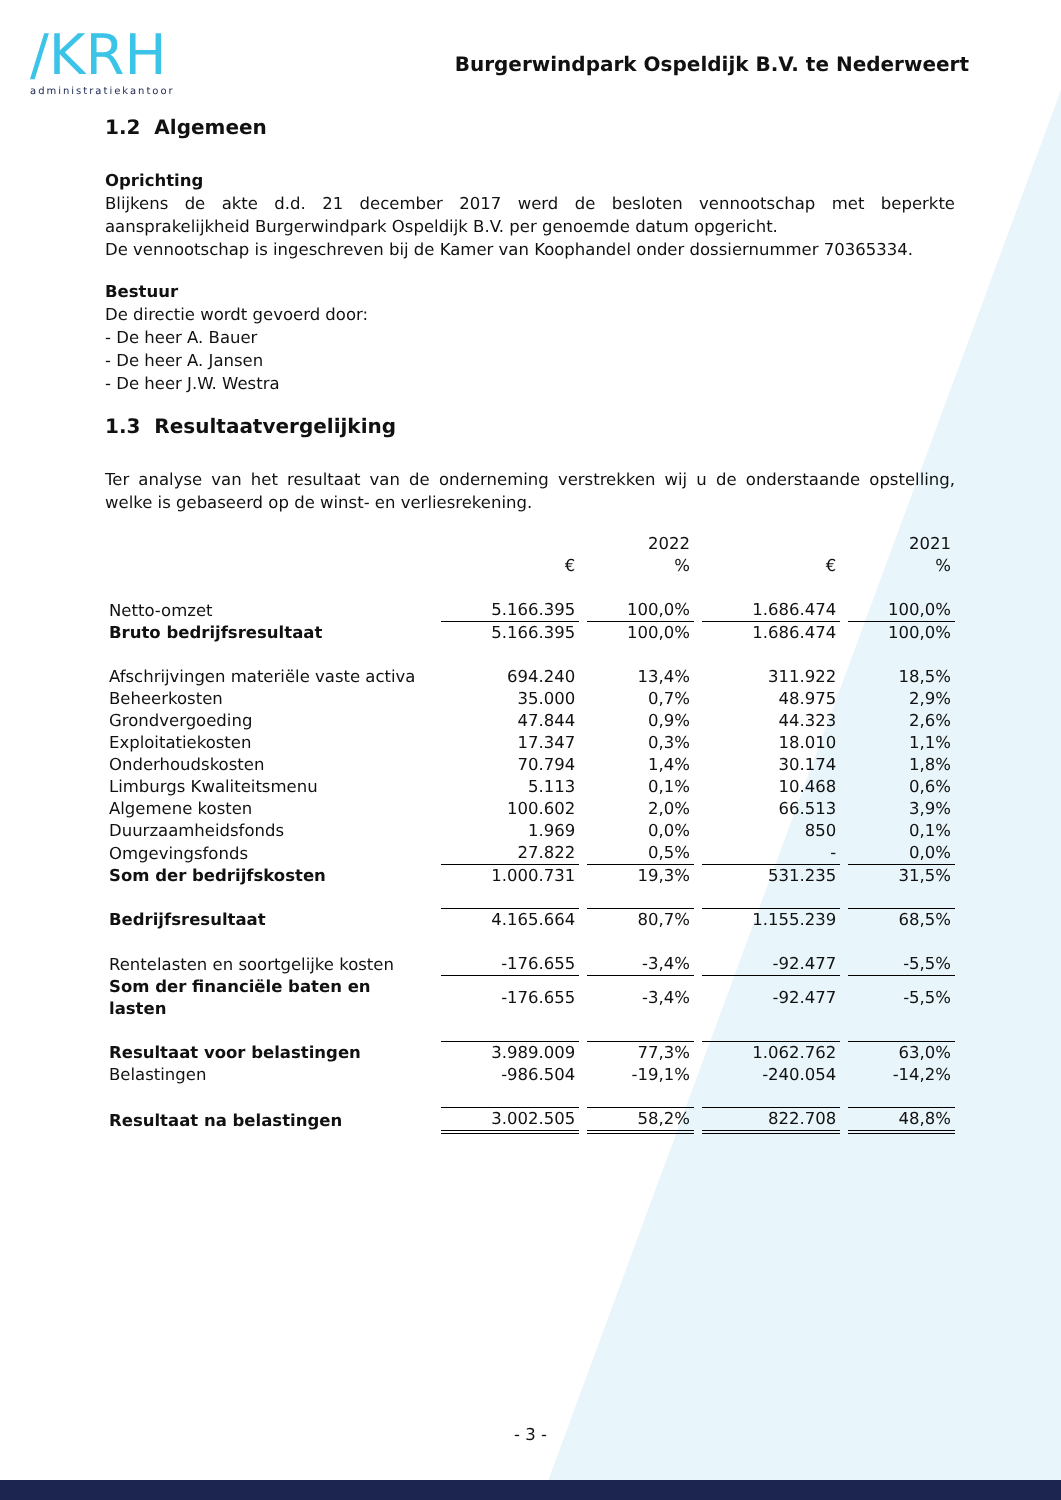/KRH
administratiekantoor
Burgerwindpark Ospeldijk B.V. te Nederweert
1.2 Algemeen
Oprichting
Blijkens de akte d.d. 21 december 2017 werd de besloten vennootschap met beperkte aansprakelijkheid Burgerwindpark Ospeldijk B.V. per genoemde datum opgericht.
De vennootschap is ingeschreven bij de Kamer van Koophandel onder dossiernummer 70365334.
Bestuur
De directie wordt gevoerd door:
- De heer A. Bauer
- De heer A. Jansen
- De heer J.W. Westra
1.3 Resultaatvergelijking
Ter analyse van het resultaat van de onderneming verstrekken wij u de onderstaande opstelling, welke is gebaseerd op de winst- en verliesrekening.
| | 2022 | | 2021 | |
| --- | --- | --- | --- | --- |
| | € | % | € | % |
| Netto-omzet | 5.166.395 | 100,0% | 1.686.474 | 100,0% |
| Bruto bedrijfsresultaat | 5.166.395 | 100,0% | 1.686.474 | 100,0% |
| Afschrijvingen materiële vaste activa | 694.240 | 13,4% | 311.922 | 18,5% |
| Beheerkosten | 35.000 | 0,7% | 48.975 | 2,9% |
| Grondvergoeding | 47.844 | 0,9% | 44.323 | 2,6% |
| Exploitatiekosten | 17.347 | 0,3% | 18.010 | 1,1% |
| Onderhoudskosten | 70.794 | 1,4% | 30.174 | 1,8% |
| Limburgs Kwaliteitsmenu | 5.113 | 0,1% | 10.468 | 0,6% |
| Algemene kosten | 100.602 | 2,0% | 66.513 | 3,9% |
| Duurzaamheidsfonds | 1.969 | 0,0% | 850 | 0,1% |
| Omgevingsfonds | 27.822 | 0,5% | - | 0,0% |
| Som der bedrijfskosten | 1.000.731 | 19,3% | 531.235 | 31,5% |
| Bedrijfsresultaat | 4.165.664 | 80,7% | 1.155.239 | 68,5% |
| Rentelasten en soortgelijke kosten | -176.655 | -3,4% | -92.477 | -5,5% |
| Som der financiële baten en lasten | -176.655 | -3,4% | -92.477 | -5,5% |
| Resultaat voor belastingen | 3.989.009 | 77,3% | 1.062.762 | 63,0% |
| Belastingen | -986.504 | -19,1% | -240.054 | -14,2% |
| Resultaat na belastingen | 3.002.505 | 58,2% | 822.708 | 48,8% |
- 3 -